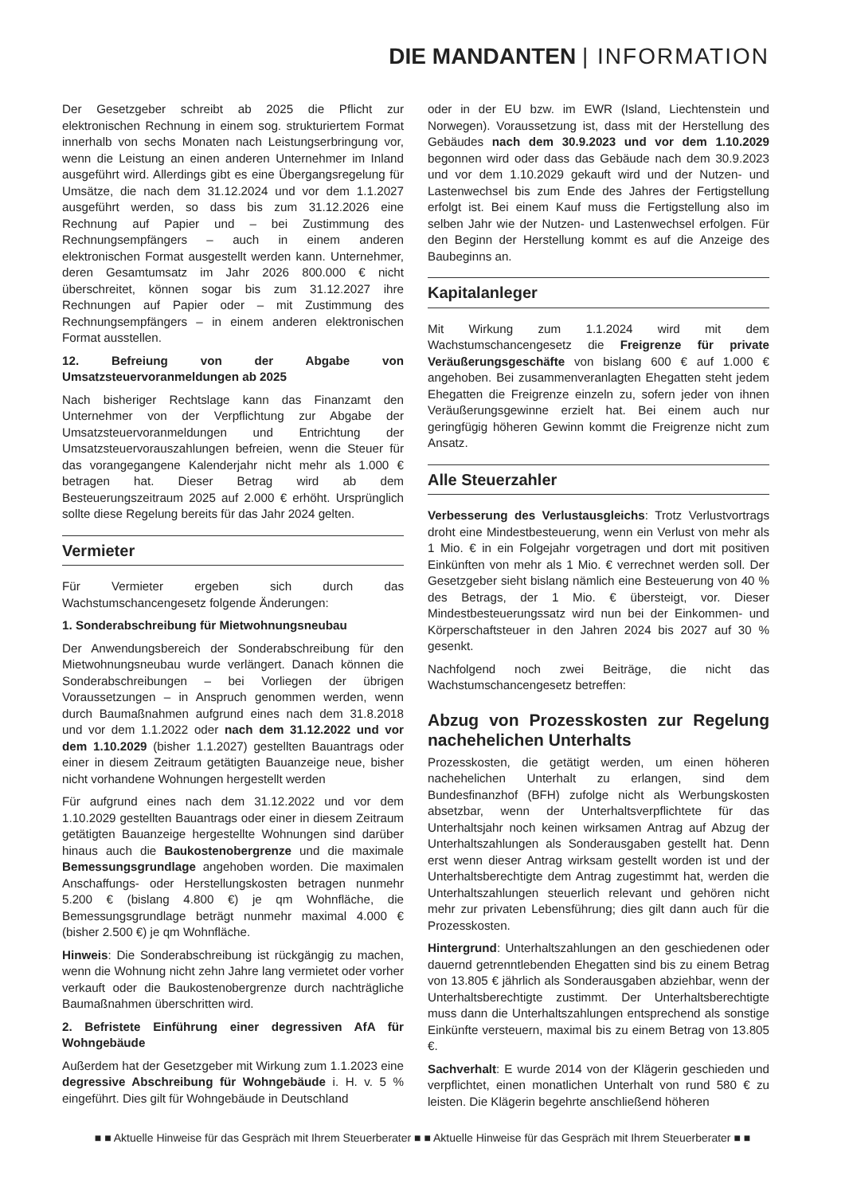DIE MANDANTEN | INFORMATION
Der Gesetzgeber schreibt ab 2025 die Pflicht zur elektronischen Rechnung in einem sog. strukturiertem Format innerhalb von sechs Monaten nach Leistungserbringung vor, wenn die Leistung an einen anderen Unternehmer im Inland ausgeführt wird. Allerdings gibt es eine Übergangsregelung für Umsätze, die nach dem 31.12.2024 und vor dem 1.1.2027 ausgeführt werden, so dass bis zum 31.12.2026 eine Rechnung auf Papier und – bei Zustimmung des Rechnungsempfängers – auch in einem anderen elektronischen Format ausgestellt werden kann. Unternehmer, deren Gesamtumsatz im Jahr 2026 800.000 € nicht überschreitet, können sogar bis zum 31.12.2027 ihre Rechnungen auf Papier oder – mit Zustimmung des Rechnungsempfängers – in einem anderen elektronischen Format ausstellen.
12. Befreiung von der Abgabe von Umsatzsteuervoranmeldungen ab 2025
Nach bisheriger Rechtslage kann das Finanzamt den Unternehmer von der Verpflichtung zur Abgabe der Umsatzsteuervoranmeldungen und Entrichtung der Umsatzsteuervorauszahlungen befreien, wenn die Steuer für das vorangegangene Kalenderjahr nicht mehr als 1.000 € betragen hat. Dieser Betrag wird ab dem Besteuerungszeitraum 2025 auf 2.000 € erhöht. Ursprünglich sollte diese Regelung bereits für das Jahr 2024 gelten.
Vermieter
Für Vermieter ergeben sich durch das Wachstumschancengesetz folgende Änderungen:
1. Sonderabschreibung für Mietwohnungsneubau
Der Anwendungsbereich der Sonderabschreibung für den Mietwohnungsneubau wurde verlängert. Danach können die Sonderabschreibungen – bei Vorliegen der übrigen Voraussetzungen – in Anspruch genommen werden, wenn durch Baumaßnahmen aufgrund eines nach dem 31.8.2018 und vor dem 1.1.2022 oder nach dem 31.12.2022 und vor dem 1.10.2029 (bisher 1.1.2027) gestellten Bauantrags oder einer in diesem Zeitraum getätigten Bauanzeige neue, bisher nicht vorhandene Wohnungen hergestellt werden
Für aufgrund eines nach dem 31.12.2022 und vor dem 1.10.2029 gestellten Bauantrags oder einer in diesem Zeitraum getätigten Bauanzeige hergestellte Wohnungen sind darüber hinaus auch die Baukostenobergrenze und die maximale Bemessungsgrundlage angehoben worden. Die maximalen Anschaffungs- oder Herstellungskosten betragen nunmehr 5.200 € (bislang 4.800 €) je qm Wohnfläche, die Bemessungsgrundlage beträgt nunmehr maximal 4.000 € (bisher 2.500 €) je qm Wohnfläche.
Hinweis: Die Sonderabschreibung ist rückgängig zu machen, wenn die Wohnung nicht zehn Jahre lang vermietet oder vorher verkauft oder die Baukostenobergrenze durch nachträgliche Baumaßnahmen überschritten wird.
2. Befristete Einführung einer degressiven AfA für Wohngebäude
Außerdem hat der Gesetzgeber mit Wirkung zum 1.1.2023 eine degressive Abschreibung für Wohngebäude i. H. v. 5 % eingeführt. Dies gilt für Wohngebäude in Deutschland
oder in der EU bzw. im EWR (Island, Liechtenstein und Norwegen). Voraussetzung ist, dass mit der Herstellung des Gebäudes nach dem 30.9.2023 und vor dem 1.10.2029 begonnen wird oder dass das Gebäude nach dem 30.9.2023 und vor dem 1.10.2029 gekauft wird und der Nutzen- und Lastenwechsel bis zum Ende des Jahres der Fertigstellung erfolgt ist. Bei einem Kauf muss die Fertigstellung also im selben Jahr wie der Nutzen- und Lastenwechsel erfolgen. Für den Beginn der Herstellung kommt es auf die Anzeige des Baubeginns an.
Kapitalanleger
Mit Wirkung zum 1.1.2024 wird mit dem Wachstumschancengesetz die Freigrenze für private Veräußerungsgeschäfte von bislang 600 € auf 1.000 € angehoben. Bei zusammenveranlagten Ehegatten steht jedem Ehegatten die Freigrenze einzeln zu, sofern jeder von ihnen Veräußerungsgewinne erzielt hat. Bei einem auch nur geringfügig höheren Gewinn kommt die Freigrenze nicht zum Ansatz.
Alle Steuerzahler
Verbesserung des Verlustausgleichs: Trotz Verlustvortrags droht eine Mindestbesteuerung, wenn ein Verlust von mehr als 1 Mio. € in ein Folgejahr vorgetragen und dort mit positiven Einkünften von mehr als 1 Mio. € verrechnet werden soll. Der Gesetzgeber sieht bislang nämlich eine Besteuerung von 40 % des Betrags, der 1 Mio. € übersteigt, vor. Dieser Mindestbesteuerungssatz wird nun bei der Einkommen- und Körperschaftsteuer in den Jahren 2024 bis 2027 auf 30 % gesenkt.
Nachfolgend noch zwei Beiträge, die nicht das Wachstumschancengesetz betreffen:
Abzug von Prozesskosten zur Regelung nachehelichen Unterhalts
Prozesskosten, die getätigt werden, um einen höheren nachehelichen Unterhalt zu erlangen, sind dem Bundesfinanzhof (BFH) zufolge nicht als Werbungskosten absetzbar, wenn der Unterhaltsverpflichtete für das Unterhaltsjahr noch keinen wirksamen Antrag auf Abzug der Unterhaltszahlungen als Sonderausgaben gestellt hat. Denn erst wenn dieser Antrag wirksam gestellt worden ist und der Unterhaltsberechtigte dem Antrag zugestimmt hat, werden die Unterhaltszahlungen steuerlich relevant und gehören nicht mehr zur privaten Lebensführung; dies gilt dann auch für die Prozesskosten.
Hintergrund: Unterhaltszahlungen an den geschiedenen oder dauernd getrenntlebenden Ehegatten sind bis zu einem Betrag von 13.805 € jährlich als Sonderausgaben abziehbar, wenn der Unterhaltsberechtigte zustimmt. Der Unterhaltsberechtigte muss dann die Unterhaltszahlungen entsprechend als sonstige Einkünfte versteuern, maximal bis zu einem Betrag von 13.805 €.
Sachverhalt: E wurde 2014 von der Klägerin geschieden und verpflichtet, einen monatlichen Unterhalt von rund 580 € zu leisten. Die Klägerin begehrte anschließend höheren
■ ■ Aktuelle Hinweise für das Gespräch mit Ihrem Steuerberater ■ ■ Aktuelle Hinweise für das Gespräch mit Ihrem Steuerberater ■ ■